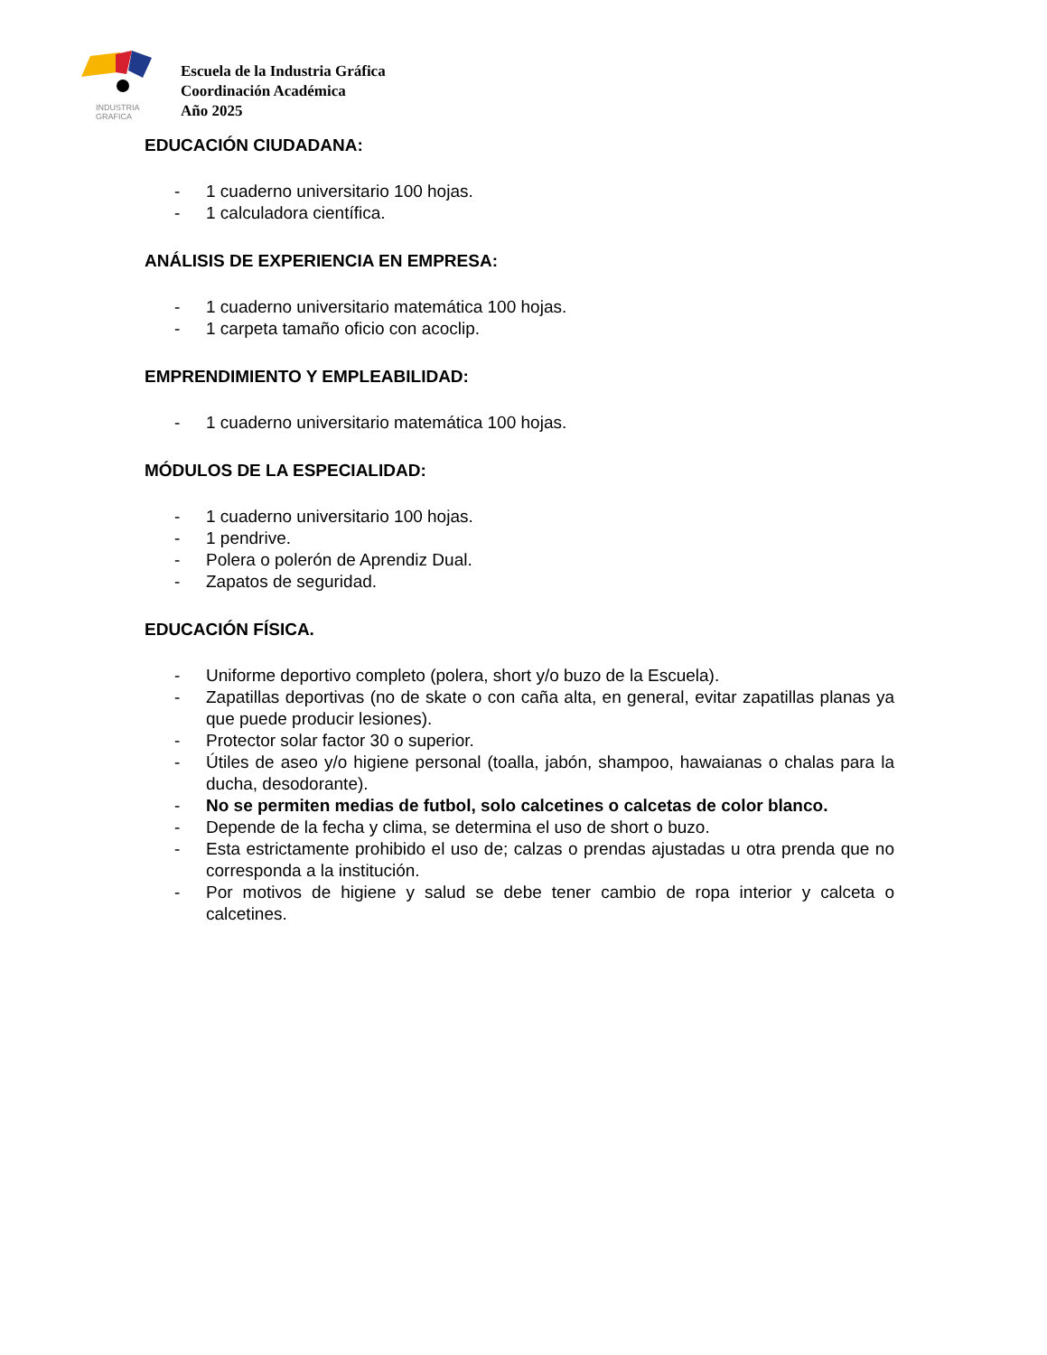INDUSTRIA
GRAFICA
Escuela de la Industria Gráfica
Coordinación Académica
Año 2025
EDUCACIÓN CIUDADANA:
- 1 cuaderno universitario 100 hojas.
- 1 calculadora científica.
ANÁLISIS DE EXPERIENCIA EN EMPRESA:
- 1 cuaderno universitario matemática 100 hojas.
- 1 carpeta tamaño oficio con acoclip.
EMPRENDIMIENTO Y EMPLEABILIDAD:
- 1 cuaderno universitario matemática 100 hojas.
MÓDULOS DE LA ESPECIALIDAD:
- 1 cuaderno universitario 100 hojas.
- 1 pendrive.
- Polera o polerón de Aprendiz Dual.
- Zapatos de seguridad.
EDUCACIÓN FÍSICA.
- Uniforme deportivo completo (polera, short y/o buzo de la Escuela).
- Zapatillas deportivas (no de skate o con caña alta, en general, evitar zapatillas planas ya que puede producir lesiones).
- Protector solar factor 30 o superior.
- Útiles de aseo y/o higiene personal (toalla, jabón, shampoo, hawaianas o chalas para la ducha, desodorante).
- No se permiten medias de futbol, solo calcetines o calcetas de color blanco.
- Depende de la fecha y clima, se determina el uso de short o buzo.
- Esta estrictamente prohibido el uso de; calzas o prendas ajustadas u otra prenda que no corresponda a la institución.
- Por motivos de higiene y salud se debe tener cambio de ropa interior y calceta o calcetines.